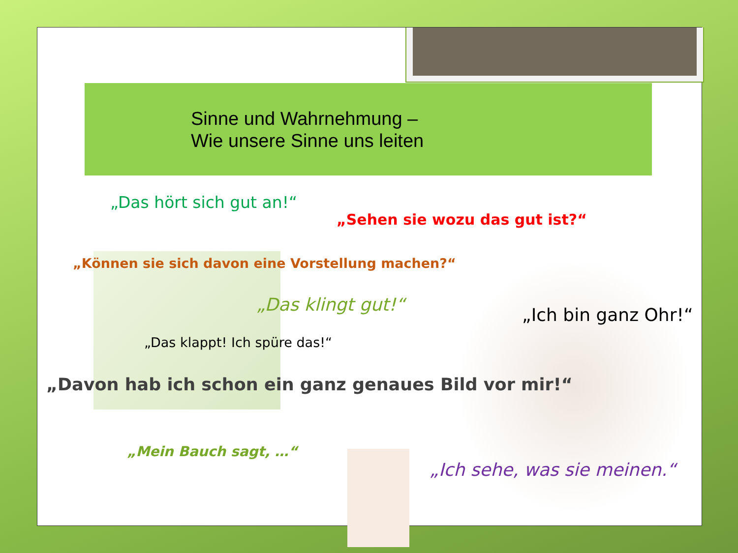Sinne und Wahrnehmung –
Wie unsere Sinne uns leiten
„Das hört sich gut an!“
„Sehen sie wozu das gut ist?“
„Können sie sich davon eine Vorstellung machen?“
„Das klingt gut!“
„Ich bin ganz Ohr!“
„Das klappt! Ich spüre das!“
„Davon hab ich schon ein ganz genaues Bild vor mir!“
„Mein Bauch sagt, …“
„Ich sehe, was sie meinen.“